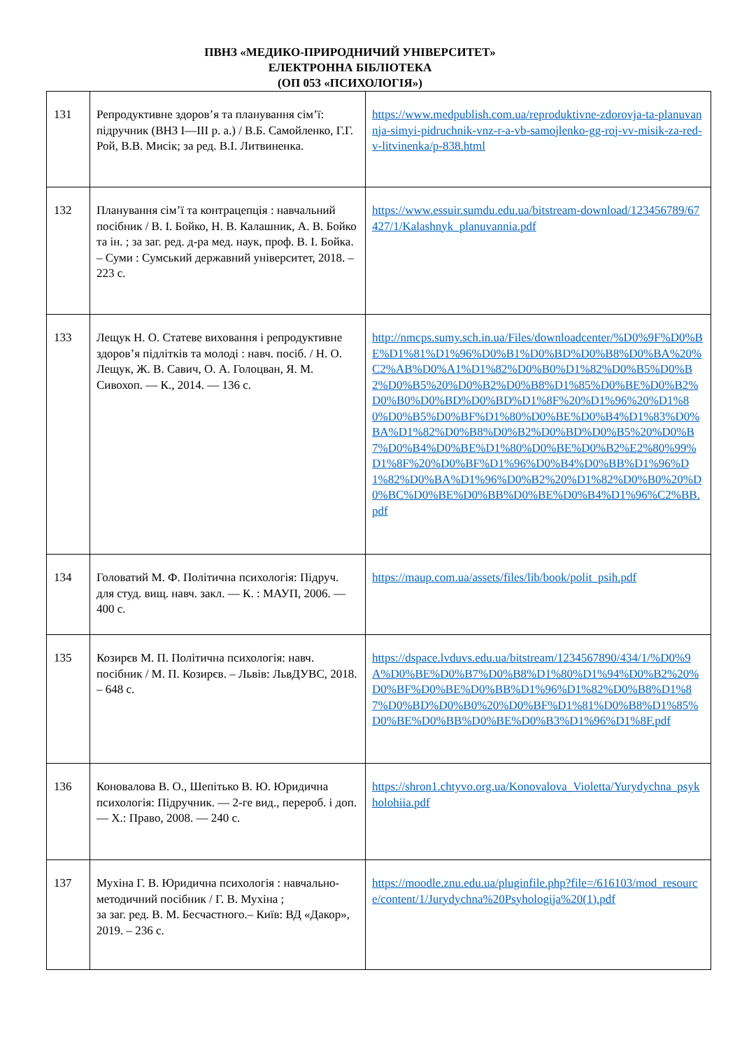ПВНЗ «МЕДИКО-ПРИРОДНИЧИЙ УНІВЕРСИТЕТ»
ЕЛЕКТРОННА БІБЛІОТЕКА
(ОП 053 «ПСИХОЛОГІЯ»)
| 131 | Репродуктивне здоров’я та планування сім’ї: підручник (ВНЗ І—ІІІ р. а.) / В.Б. Самойленко, Г.Г. Рой, В.В. Мисік; за ред. В.І. Литвиненка. | https://www.medpublish.com.ua/reproduktivne-zdorovja-ta-planuvannja-simyi-pidruchnik-vnz-r-a-vb-samojlenko-gg-roj-vv-misik-za-red-v-litvinenka/p-838.html |
| 132 | Планування сім’ї та контрацепція : навчальний посібник / В. І. Бойко, Н. В. Калашник, А. В. Бойко та ін. ; за заг. ред. д-ра мед. наук, проф. В. І. Бойка. – Суми : Сумський державний університет, 2018. – 223 с. | https://www.essuir.sumdu.edu.ua/bitstream-download/123456789/67427/1/Kalashnyk_planuvannia.pdf |
| 133 | Лещук Н. О. Статеве виховання і репродуктивне здоров’я підлітків та молоді : навч. посіб. / Н. О. Лещук, Ж. В. Савич, О. А. Голоцван, Я. М. Сивохоп. — К., 2014. — 136 с. | http://nmcps.sumy.sch.in.ua/Files/downloadcenter/%D0%9F%D0%BE%D1%81%D1%96%D0%B1%D0%BD%D0%B8%D0%BA%20%C2%AB%D0%A1%D1%82%D0%B0%D1%82%D0%B5%D0%B2%D0%B5%20%D0%B2%D0%B8%D1%85%D0%BE%D0%B2%D0%B0%D0%BD%D0%BD%D1%8F%20%D1%96%20%D1%80%D0%B5%D0%BF%D1%80%D0%BE%D0%B4%D1%83%D0%BA%D1%82%D0%B8%D0%B2%D0%BD%D0%B5%20%D0%B7%D0%B4%D0%BE%D1%80%D0%BE%D0%B2%E2%80%99%D1%8F%20%D0%BF%D1%96%D0%B4%D0%BB%D1%96%D1%82%D0%BA%D1%96%D0%B2%20%D1%82%D0%B0%20%D0%BC%D0%BE%D0%BB%D0%BE%D0%B4%D1%96%C2%BB.pdf |
| 134 | Головатий М. Ф. Політична психологія: Підруч. для студ. вищ. навч. закл. — К. : МАУП, 2006. — 400 с. | https://maup.com.ua/assets/files/lib/book/polit_psih.pdf |
| 135 | Козирєв М. П. Політична психологія: навч. посібник / М. П. Козирєв. – Львів: ЛьвДУВС, 2018. – 648 с. | https://dspace.lvduvs.edu.ua/bitstream/1234567890/434/1/%D0%9A%D0%BE%D0%B7%D0%B8%D1%80%D1%94%D0%B2%20%D0%BF%D0%BE%D0%BB%D1%96%D1%82%D0%B8%D1%87%D0%BD%D0%B0%20%D0%BF%D1%81%D0%B8%D1%85%D0%BE%D0%BB%D0%BE%D0%B3%D1%96%D1%8F.pdf |
| 136 | Коновалова В. О., Шепітько В. Ю. Юридична психологія: Підручник. — 2-ге вид., перероб. і доп. — Х.: Право, 2008. — 240 с. | https://shron1.chtyvo.org.ua/Konovalova_Violetta/Yurydychna_psykholohiia.pdf |
| 137 | Мухіна Г. В. Юридична психологія : навчально-методичний посібник / Г. В. Мухіна ; за заг. ред. В. М. Бесчастного.– Київ: ВД «Дакор», 2019. – 236 с. | https://moodle.znu.edu.ua/pluginfile.php?file=/616103/mod_resource/content/1/Jurydychna%20Psyhologija%20(1).pdf |